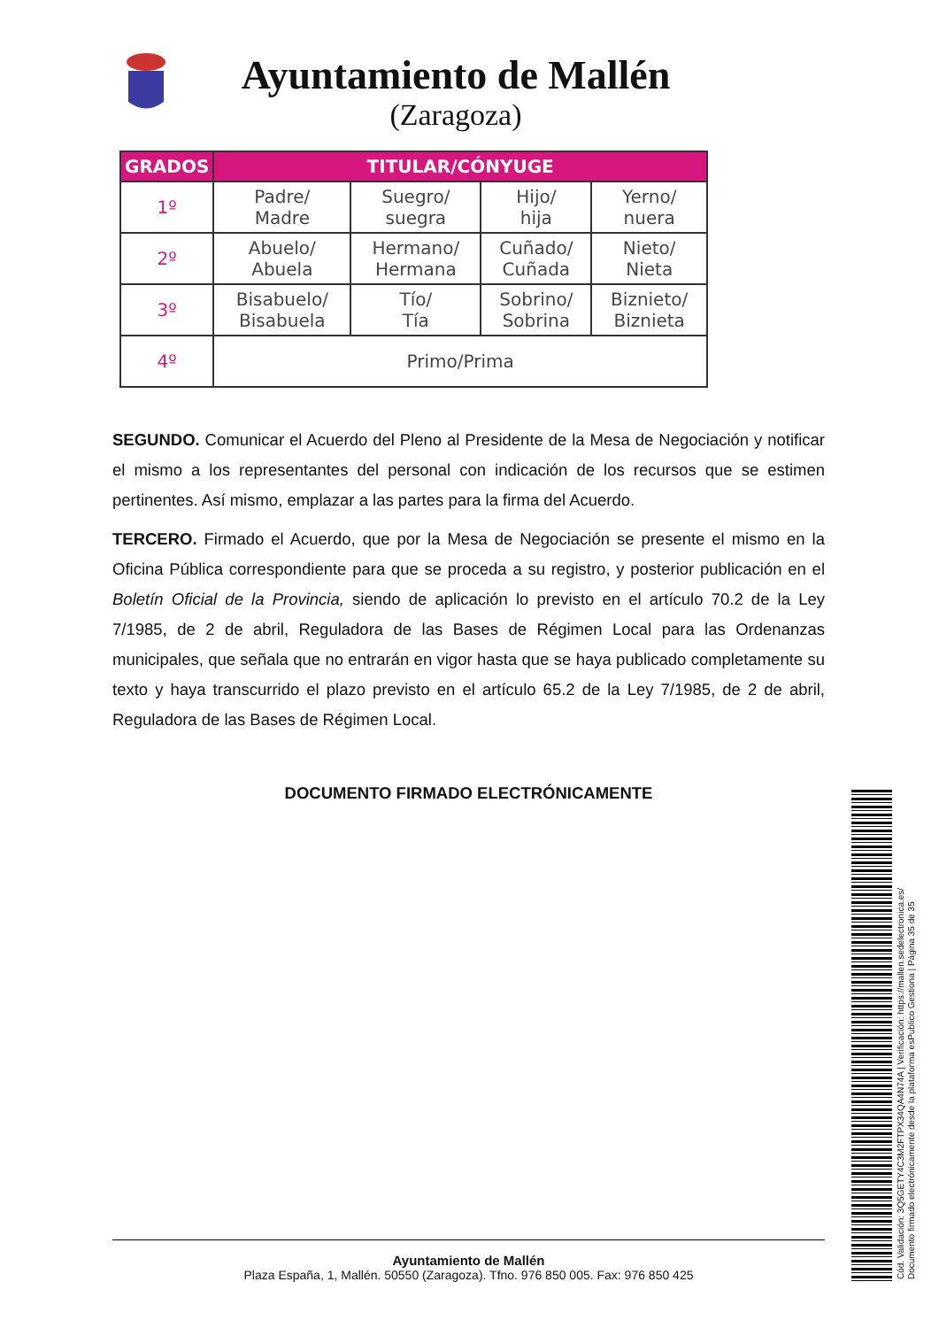Ayuntamiento de Mallén
(Zaragoza)
| GRADOS | TITULAR/CÓNYUGE | | | |
| --- | --- | --- | --- | --- |
| 1º | Padre/ Madre | Suegro/ suegra | Hijo/ hija | Yerno/ nuera |
| 2º | Abuelo/ Abuela | Hermano/ Hermana | Cuñado/ Cuñada | Nieto/ Nieta |
| 3º | Bisabuelo/ Bisabuela | Tío/ Tía | Sobrino/ Sobrina | Biznieto/ Biznieta |
| 4º | Primo/Prima | | | |
SEGUNDO. Comunicar el Acuerdo del Pleno al Presidente de la Mesa de Negociación y notificar el mismo a los representantes del personal con indicación de los recursos que se estimen pertinentes. Así mismo, emplazar a las partes para la firma del Acuerdo.
TERCERO. Firmado el Acuerdo, que por la Mesa de Negociación se presente el mismo en la Oficina Pública correspondiente para que se proceda a su registro, y posterior publicación en el Boletín Oficial de la Provincia, siendo de aplicación lo previsto en el artículo 70.2 de la Ley 7/1985, de 2 de abril, Reguladora de las Bases de Régimen Local para las Ordenanzas municipales, que señala que no entrarán en vigor hasta que se haya publicado completamente su texto y haya transcurrido el plazo previsto en el artículo 65.2 de la Ley 7/1985, de 2 de abril, Reguladora de las Bases de Régimen Local.
DOCUMENTO FIRMADO ELECTRÓNICAMENTE
Cód. Validación: 3Q5GETY4C3M2FTPX34QA4N74A | Verificación: https://mallen.sedelectronica.es/
Documento firmado electrónicamente desde la plataforma esPublico Gestiona | Página 35 de 35
Ayuntamiento de Mallén
Plaza España, 1, Mallén. 50550 (Zaragoza). Tfno. 976 850 005. Fax: 976 850 425